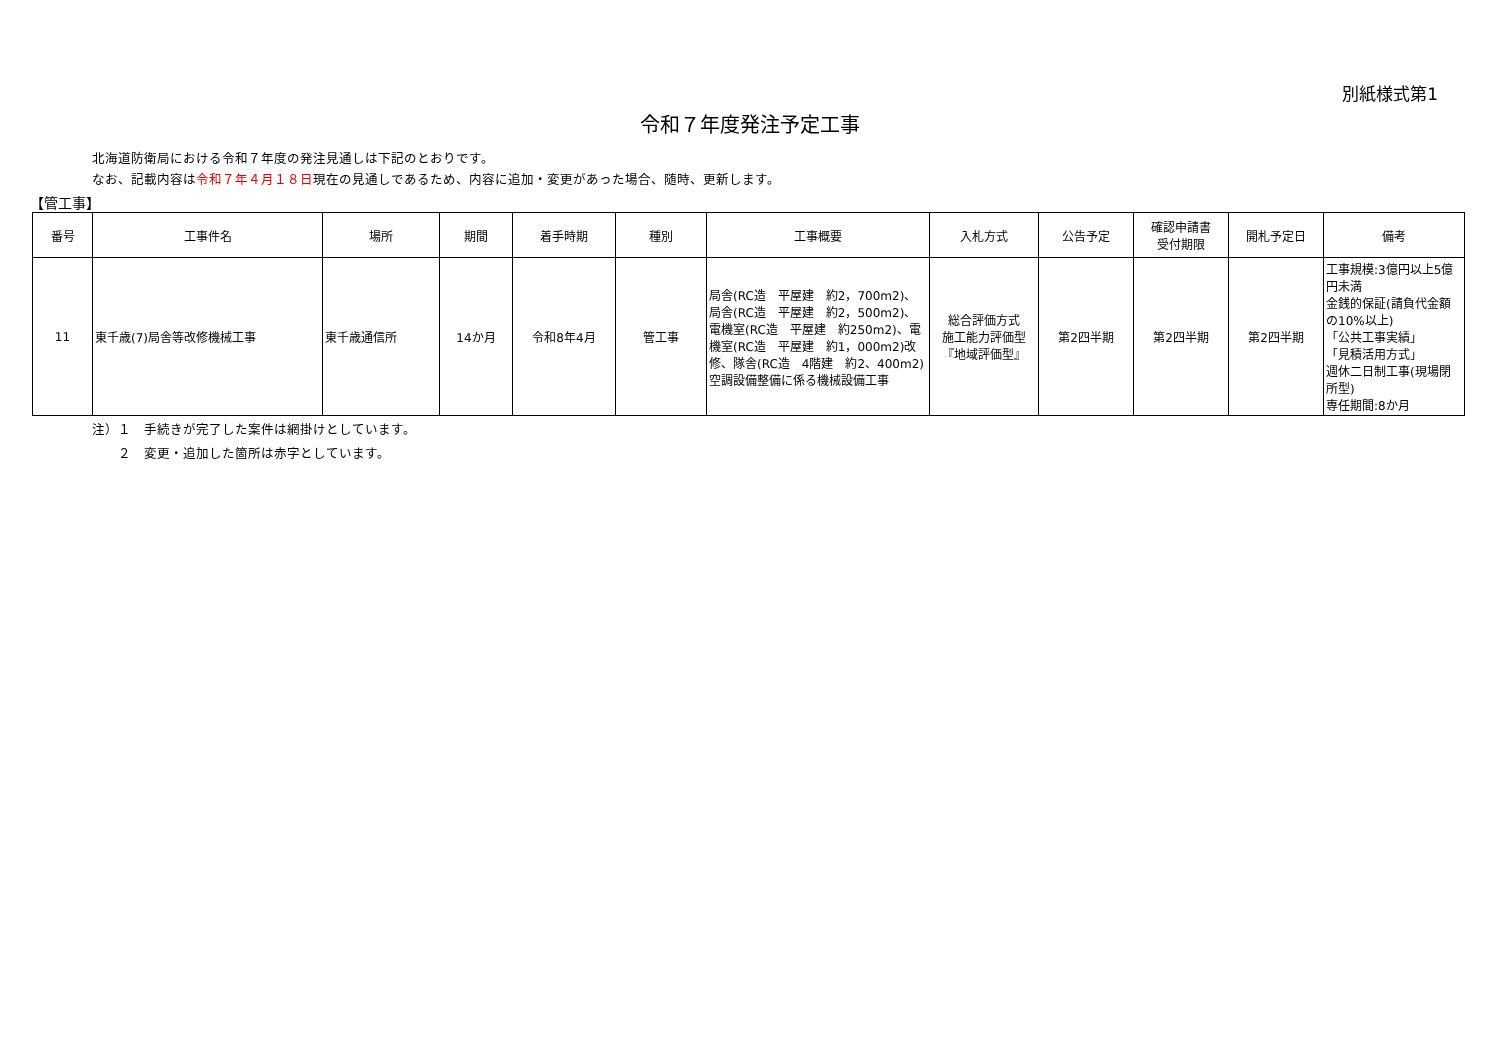別紙様式第1
令和７年度発注予定工事
北海道防衛局における令和７年度の発注見通しは下記のとおりです。
なお、記載内容は令和７年４月１８日現在の見通しであるため、内容に追加・変更があった場合、随時、更新します。
【管工事】
| 番号 | 工事件名 | 場所 | 期間 | 着手時期 | 種別 | 工事概要 | 入札方式 | 公告予定 | 確認申請書 受付期限 | 開札予定日 | 備考 |
| --- | --- | --- | --- | --- | --- | --- | --- | --- | --- | --- | --- |
| 11 | 東千歳(7)局舎等改修機械工事 | 東千歳通信所 | 14か月 | 令和8年4月 | 管工事 | 局舎(RC造 平屋建 約2，700m2)、局舎(RC造 平屋建 約2，500m2)、電機室(RC造 平屋建 約250m2)、電機室(RC造 平屋建 約1，000m2)改修、隊舎(RC造 4階建 約2、400m2)空調設備整備に係る機械設備工事 | 総合評価方式 施工能力評価型 『地域評価型』 | 第2四半期 | 第2四半期 | 第2四半期 | 工事規模:3億円以上5億円未満 金銭的保証(請負代金額の10%以上) 「公共工事実績」 「見積活用方式」 週休二日制工事(現場閉所型) 専任期間:8か月 |
注）１　手続きが完了した案件は網掛けとしています。
　　２　変更・追加した箇所は赤字としています。